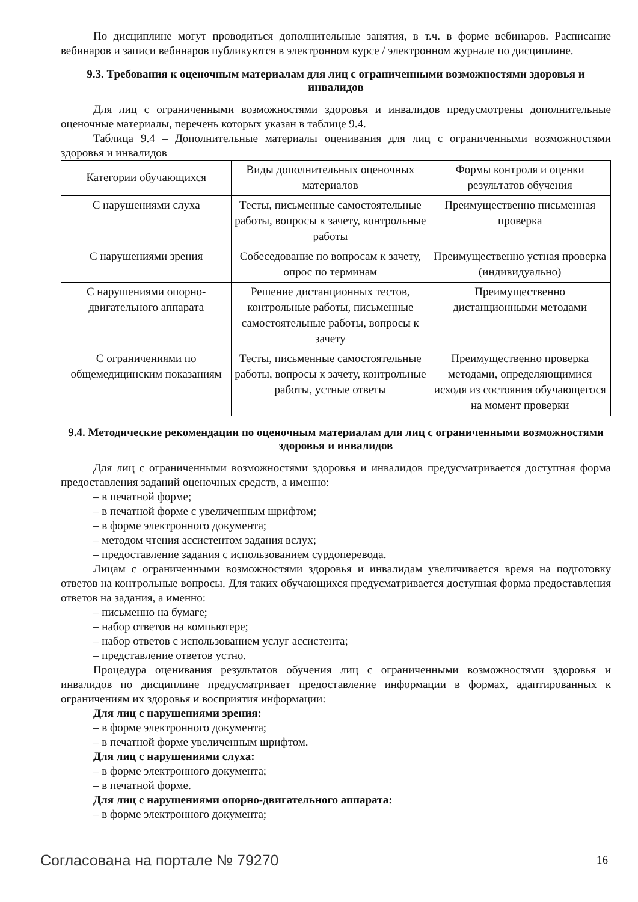По дисциплине могут проводиться дополнительные занятия, в т.ч. в форме вебинаров. Расписание вебинаров и записи вебинаров публикуются в электронном курсе / электронном журнале по дисциплине.
9.3. Требования к оценочным материалам для лиц с ограниченными возможностями здоровья и инвалидов
Для лиц с ограниченными возможностями здоровья и инвалидов предусмотрены дополнительные оценочные материалы, перечень которых указан в таблице 9.4.
Таблица 9.4 – Дополнительные материалы оценивания для лиц с ограниченными возможностями здоровья и инвалидов
| Категории обучающихся | Виды дополнительных оценочных материалов | Формы контроля и оценки результатов обучения |
| С нарушениями слуха | Тесты, письменные самостоятельные работы, вопросы к зачету, контрольные работы | Преимущественно письменная проверка |
| С нарушениями зрения | Собеседование по вопросам к зачету, опрос по терминам | Преимущественно устная проверка (индивидуально) |
| С нарушениями опорно-двигательного аппарата | Решение дистанционных тестов, контрольные работы, письменные самостоятельные работы, вопросы к зачету | Преимущественно дистанционными методами |
| С ограничениями по общемедицинским показаниям | Тесты, письменные самостоятельные работы, вопросы к зачету, контрольные работы, устные ответы | Преимущественно проверка методами, определяющимися исходя из состояния обучающегося на момент проверки |
9.4. Методические рекомендации по оценочным материалам для лиц с ограниченными возможностями здоровья и инвалидов
Для лиц с ограниченными возможностями здоровья и инвалидов предусматривается доступная форма предоставления заданий оценочных средств, а именно:
– в печатной форме;
– в печатной форме с увеличенным шрифтом;
– в форме электронного документа;
– методом чтения ассистентом задания вслух;
– предоставление задания с использованием сурдоперевода.
Лицам с ограниченными возможностями здоровья и инвалидам увеличивается время на подготовку ответов на контрольные вопросы. Для таких обучающихся предусматривается доступная форма предоставления ответов на задания, а именно:
– письменно на бумаге;
– набор ответов на компьютере;
– набор ответов с использованием услуг ассистента;
– представление ответов устно.
Процедура оценивания результатов обучения лиц с ограниченными возможностями здоровья и инвалидов по дисциплине предусматривает предоставление информации в формах, адаптированных к ограничениям их здоровья и восприятия информации:
Для лиц с нарушениями зрения:
– в форме электронного документа;
– в печатной форме увеличенным шрифтом.
Для лиц с нарушениями слуха:
– в форме электронного документа;
– в печатной форме.
Для лиц с нарушениями опорно-двигательного аппарата:
– в форме электронного документа;
Согласована на портале № 79270 16